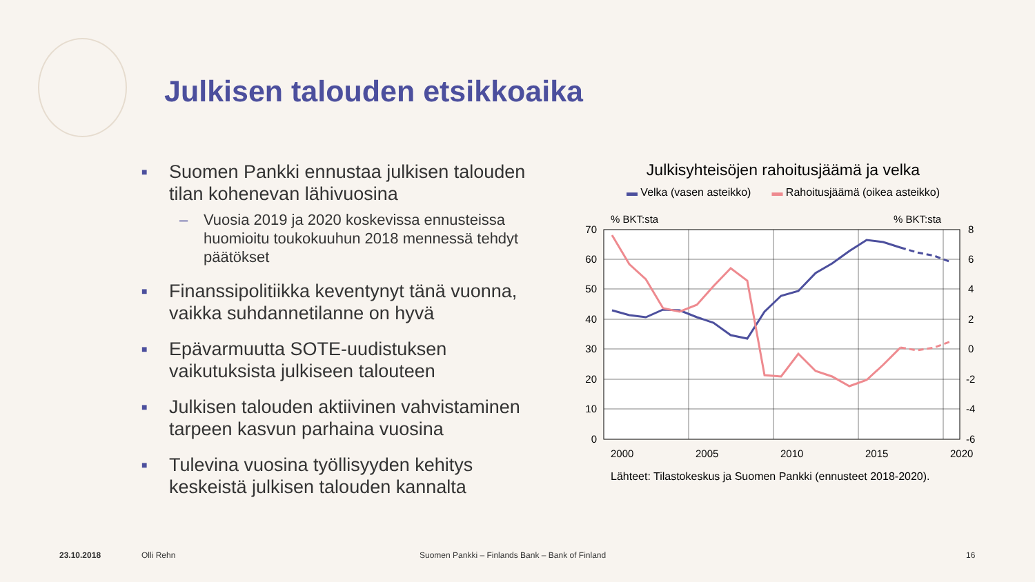Julkisen talouden etsikkoaika
■ Suomen Pankki ennustaa julkisen talouden tilan kohenevan lähivuosina
– Vuosia 2019 ja 2020 koskevissa ennusteissa huomioitu toukokuuhun 2018 mennessä tehdyt päätökset
■ Finanssipolitiikka keventynyt tänä vuonna, vaikka suhdannetilanne on hyvä
■ Epävarmuutta SOTE-uudistuksen vaikutuksista julkiseen talouteen
■ Julkisen talouden aktiivinen vahvistaminen tarpeen kasvun parhaina vuosina
■ Tulevina vuosina työllisyyden kehitys keskeistä julkisen talouden kannalta
Julkisyhteisöjen rahoitusjäämä ja velka
▬ Velka (vasen asteikko) ▬ Rahoitusjäämä (oikea asteikko)
% BKT:sta
% BKT:sta
70
60
50
40
30
20
10
0
8
6
4
2
0
-2
-4
-6
2000
2005
2010
2015
2020
Lähteet: Tilastokeskus ja Suomen Pankki (ennusteet 2018-2020).
23.10.2018 Olli Rehn Suomen Pankki – Finlands Bank – Bank of Finland 16